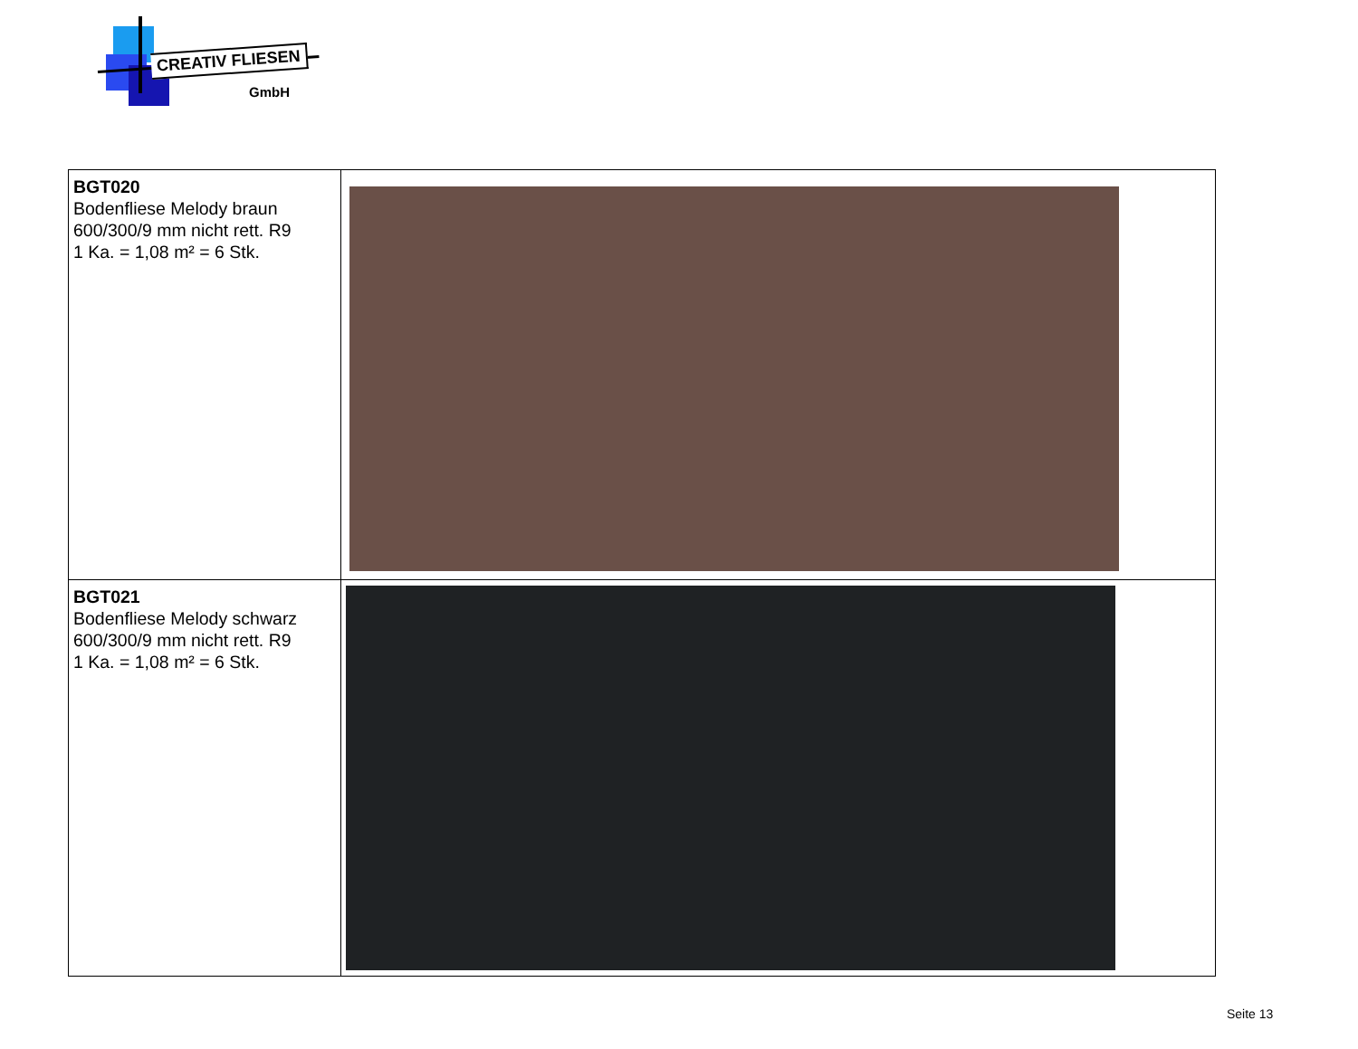CREATIV FLIESEN
GmbH
| BGT020 Bodenfliese Melody braun 600/300/9 mm nicht rett. R9 1 Ka. = 1,08 m² = 6 Stk. | |
| BGT021 Bodenfliese Melody schwarz 600/300/9 mm nicht rett. R9 1 Ka. = 1,08 m² = 6 Stk. | |
Seite 13